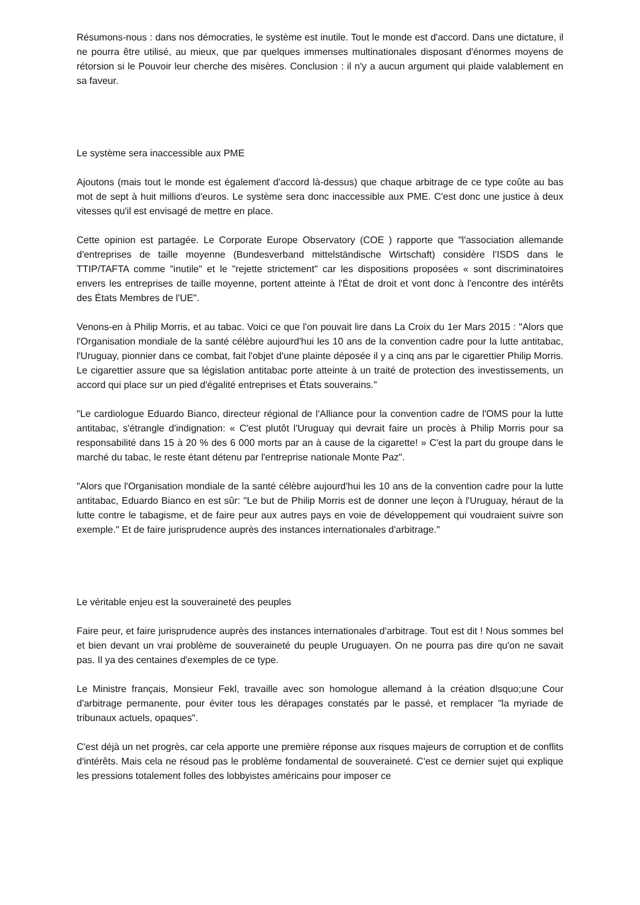Résumons-nous : dans nos démocraties, le système est inutile. Tout le monde est d'accord. Dans une dictature, il ne pourra être utilisé, au mieux, que par quelques immenses multinationales disposant d'énormes moyens de rétorsion si le Pouvoir leur cherche des misères. Conclusion : il n'y a aucun argument qui plaide valablement en sa faveur.
Le système sera inaccessible aux PME
Ajoutons (mais tout le monde est également d'accord là-dessus) que chaque arbitrage de ce type coûte au bas mot de sept à huit millions d'euros. Le système sera donc inaccessible aux PME. C'est donc une justice à deux vitesses qu'il est envisagé de mettre en place.
Cette opinion est partagée. Le Corporate Europe Observatory (COE ) rapporte que "l'association allemande d'entreprises de taille moyenne (Bundesverband mittelständische Wirtschaft) considère l'ISDS dans le TTIP/TAFTA comme "inutile" et le "rejette strictement" car les dispositions proposées « sont discriminatoires envers les entreprises de taille moyenne, portent atteinte à l'État de droit et vont donc à l'encontre des intérêts des États Membres de l'UE".
Venons-en à Philip Morris, et au tabac. Voici ce que l'on pouvait lire dans La Croix du 1er Mars 2015 : "Alors que l'Organisation mondiale de la santé célèbre aujourd'hui les 10 ans de la convention cadre pour la lutte antitabac, l'Uruguay, pionnier dans ce combat, fait l'objet d'une plainte déposée il y a cinq ans par le cigarettier Philip Morris. Le cigarettier assure que sa législation antitabac porte atteinte à un traité de protection des investissements, un accord qui place sur un pied d'égalité entreprises et États souverains."
"Le cardiologue Eduardo Bianco, directeur régional de l'Alliance pour la convention cadre de l'OMS pour la lutte antitabac, s'étrangle d'indignation: « C'est plutôt l'Uruguay qui devrait faire un procès à Philip Morris pour sa responsabilité dans 15 à 20 % des 6 000 morts par an à cause de la cigarette! » C'est la part du groupe dans le marché du tabac, le reste étant détenu par l'entreprise nationale Monte Paz".
"Alors que l'Organisation mondiale de la santé célèbre aujourd'hui les 10 ans de la convention cadre pour la lutte antitabac, Eduardo Bianco en est sûr: "Le but de Philip Morris est de donner une leçon à l'Uruguay, héraut de la lutte contre le tabagisme, et de faire peur aux autres pays en voie de développement qui voudraient suivre son exemple." Et de faire jurisprudence auprès des instances internationales d'arbitrage."
Le véritable enjeu est la souveraineté des peuples
Faire peur, et faire jurisprudence auprès des instances internationales d'arbitrage. Tout est dit ! Nous sommes bel et bien devant un vrai problème de souveraineté du peuple Uruguayen. On ne pourra pas dire qu'on ne savait pas. Il ya des centaines d'exemples de ce type.
Le Ministre français, Monsieur Fekl, travaille avec son homologue allemand à la création dlsquo;une Cour d'arbitrage permanente, pour éviter tous les dérapages constatés par le passé, et remplacer "la myriade de tribunaux actuels, opaques".
C'est déjà un net progrès, car cela apporte une première réponse aux risques majeurs de corruption et de conflits d'intérêts. Mais cela ne résoud pas le problème fondamental de souveraineté. C'est ce dernier sujet qui explique les pressions totalement folles des lobbyistes américains pour imposer ce